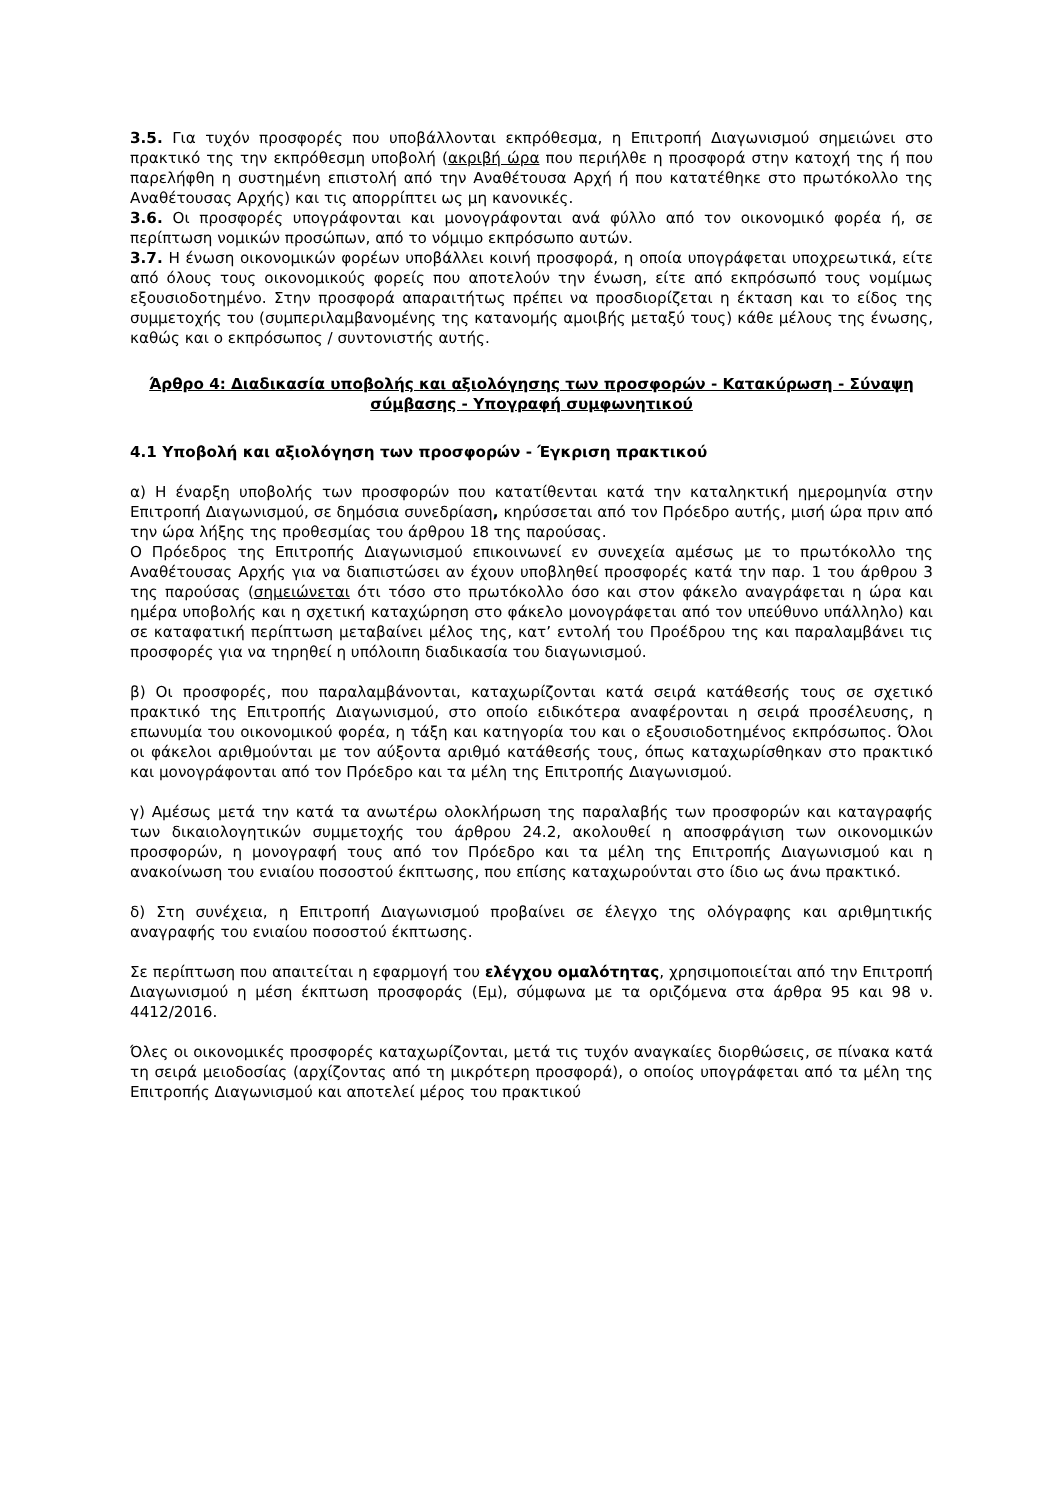3.5. Για τυχόν προσφορές που υποβάλλονται εκπρόθεσμα, η Επιτροπή Διαγωνισμού σημειώνει στο πρακτικό της την εκπρόθεσμη υποβολή (ακριβή ώρα που περιήλθε η προσφορά στην κατοχή της ή που παρελήφθη η συστημένη επιστολή από την Αναθέτουσα Αρχή ή που κατατέθηκε στο πρωτόκολλο της Αναθέτουσας Αρχής) και τις απορρίπτει ως μη κανονικές.
3.6. Οι προσφορές υπογράφονται και μονογράφονται ανά φύλλο από τον οικονομικό φορέα ή, σε περίπτωση νομικών προσώπων, από το νόμιμο εκπρόσωπο αυτών.
3.7. Η ένωση οικονομικών φορέων υποβάλλει κοινή προσφορά, η οποία υπογράφεται υποχρεωτικά, είτε από όλους τους οικονομικούς φορείς που αποτελούν την ένωση, είτε από εκπρόσωπό τους νομίμως εξουσιοδοτημένο. Στην προσφορά απαραιτήτως πρέπει να προσδιορίζεται η έκταση και το είδος της συμμετοχής του (συμπεριλαμβανομένης της κατανομής αμοιβής μεταξύ τους) κάθε μέλους της ένωσης, καθώς και ο εκπρόσωπος / συντονιστής αυτής.
Άρθρο 4: Διαδικασία υποβολής και αξιολόγησης των προσφορών - Κατακύρωση - Σύναψη σύμβασης - Υπογραφή συμφωνητικού
4.1 Υποβολή και αξιολόγηση των προσφορών - Έγκριση πρακτικού
α) Η έναρξη υποβολής των προσφορών που κατατίθενται κατά την καταληκτική ημερομηνία στην Επιτροπή Διαγωνισμού, σε δημόσια συνεδρίαση, κηρύσσεται από τον Πρόεδρο αυτής, μισή ώρα πριν από την ώρα λήξης της προθεσμίας του άρθρου 18 της παρούσας.
Ο Πρόεδρος της Επιτροπής Διαγωνισμού επικοινωνεί εν συνεχεία αμέσως με το πρωτόκολλο της Αναθέτουσας Αρχής για να διαπιστώσει αν έχουν υποβληθεί προσφορές κατά την παρ. 1 του άρθρου 3 της παρούσας (σημειώνεται ότι τόσο στο πρωτόκολλο όσο και στον φάκελο αναγράφεται η ώρα και ημέρα υποβολής και η σχετική καταχώρηση στο φάκελο μονογράφεται από τον υπεύθυνο υπάλληλο) και σε καταφατική περίπτωση μεταβαίνει μέλος της, κατ’ εντολή του Προέδρου της και παραλαμβάνει τις προσφορές για να τηρηθεί η υπόλοιπη διαδικασία του διαγωνισμού.
β) Οι προσφορές, που παραλαμβάνονται, καταχωρίζονται κατά σειρά κατάθεσής τους σε σχετικό πρακτικό της Επιτροπής Διαγωνισμού, στο οποίο ειδικότερα αναφέρονται η σειρά προσέλευσης, η επωνυμία του οικονομικού φορέα, η τάξη και κατηγορία του και ο εξουσιοδοτημένος εκπρόσωπος. Όλοι οι φάκελοι αριθμούνται με τον αύξοντα αριθμό κατάθεσής τους, όπως καταχωρίσθηκαν στο πρακτικό και μονογράφονται από τον Πρόεδρο και τα μέλη της Επιτροπής Διαγωνισμού.
γ) Αμέσως μετά την κατά τα ανωτέρω ολοκλήρωση της παραλαβής των προσφορών και καταγραφής των δικαιολογητικών συμμετοχής του άρθρου 24.2, ακολουθεί η αποσφράγιση των οικονομικών προσφορών, η μονογραφή τους από τον Πρόεδρο και τα μέλη της Επιτροπής Διαγωνισμού και η ανακοίνωση του ενιαίου ποσοστού έκπτωσης, που επίσης καταχωρούνται στο ίδιο ως άνω πρακτικό.
δ) Στη συνέχεια, η Επιτροπή Διαγωνισμού προβαίνει σε έλεγχο της ολόγραφης και αριθμητικής αναγραφής του ενιαίου ποσοστού έκπτωσης.
Σε περίπτωση που απαιτείται η εφαρμογή του ελέγχου ομαλότητας, χρησιμοποιείται από την Επιτροπή Διαγωνισμού η μέση έκπτωση προσφοράς (Εμ), σύμφωνα με τα οριζόμενα στα άρθρα 95 και 98 ν. 4412/2016.
Όλες οι οικονομικές προσφορές καταχωρίζονται, μετά τις τυχόν αναγκαίες διορθώσεις, σε πίνακα κατά τη σειρά μειοδοσίας (αρχίζοντας από τη μικρότερη προσφορά), ο οποίος υπογράφεται από τα μέλη της Επιτροπής Διαγωνισμού και αποτελεί μέρος του πρακτικού